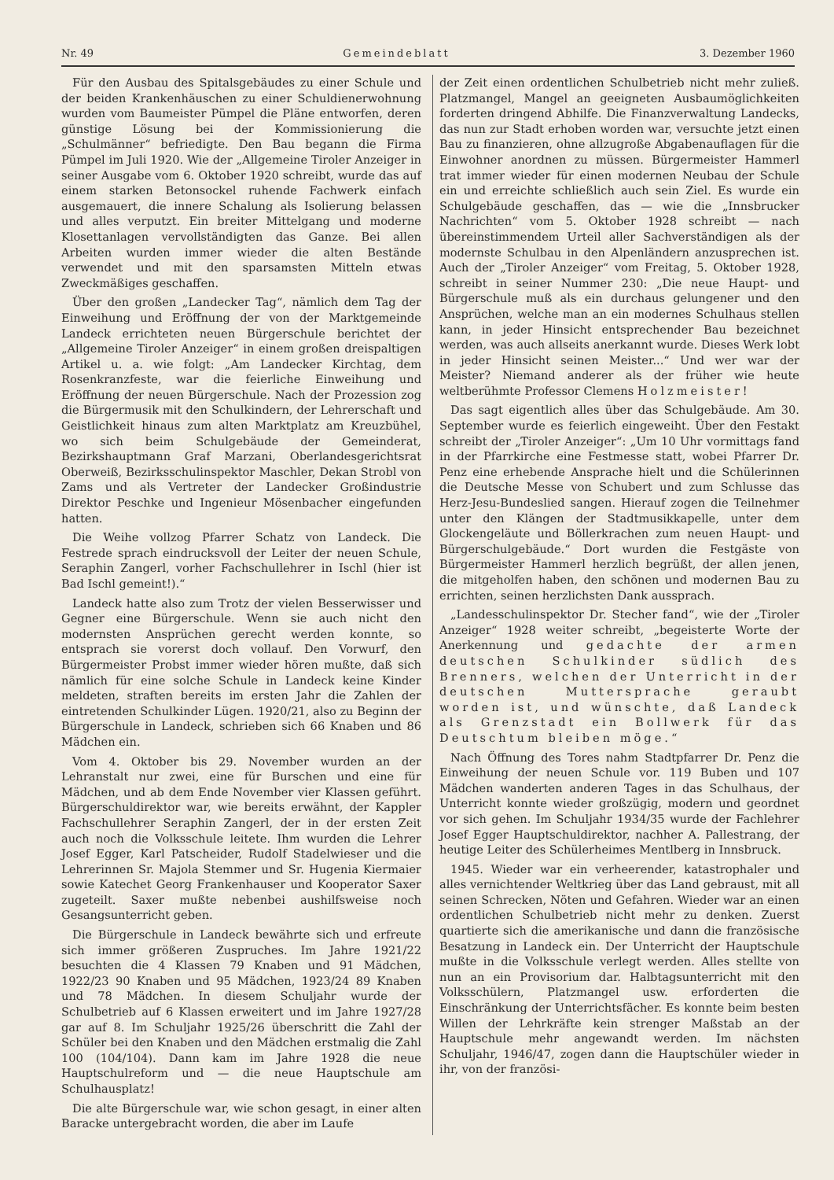Nr. 49 Gemeindeblatt 3. Dezember 1960
Für den Ausbau des Spitalsgebäudes zu einer Schule und der beiden Krankenhäuschen zu einer Schuldienerwohnung wurden vom Baumeister Pümpel die Pläne entworfen, deren günstige Lösung bei der Kommissionierung die „Schulmänner“ befriedigte. Den Bau begann die Firma Pümpel im Juli 1920. Wie der „Allgemeine Tiroler Anzeiger in seiner Ausgabe vom 6. Oktober 1920 schreibt, wurde das auf einem starken Betonsockel ruhende Fachwerk einfach ausgemauert, die innere Schalung als Isolierung belassen und alles verputzt. Ein breiter Mittelgang und moderne Klosettanlagen vervollständigten das Ganze. Bei allen Arbeiten wurden immer wieder die alten Bestände verwendet und mit den sparsamsten Mitteln etwas Zweckmäßiges geschaffen.
Über den großen „Landecker Tag“, nämlich dem Tag der Einweihung und Eröffnung der von der Marktgemeinde Landeck errichteten neuen Bürgerschule berichtet der „Allgemeine Tiroler Anzeiger“ in einem großen dreispaltigen Artikel u. a. wie folgt: „Am Landecker Kirchtag, dem Rosenkranzfeste, war die feierliche Einweihung und Eröffnung der neuen Bürgerschule. Nach der Prozession zog die Bürgermusik mit den Schulkindern, der Lehrerschaft und Geistlichkeit hinaus zum alten Marktplatz am Kreuzbühel, wo sich beim Schulgebäude der Gemeinderat, Bezirkshauptmann Graf Marzani, Oberlandesgerichtsrat Oberweiß, Bezirksschulinspektor Maschler, Dekan Strobl von Zams und als Vertreter der Landecker Großindustrie Direktor Peschke und Ingenieur Mösenbacher eingefunden hatten.
Die Weihe vollzog Pfarrer Schatz von Landeck. Die Festrede sprach eindrucksvoll der Leiter der neuen Schule, Seraphin Zangerl, vorher Fachschullehrer in Ischl (hier ist Bad Ischl gemeint!).“
Landeck hatte also zum Trotz der vielen Besserwisser und Gegner eine Bürgerschule. Wenn sie auch nicht den modernsten Ansprüchen gerecht werden konnte, so entsprach sie vorerst doch vollauf. Den Vorwurf, den Bürgermeister Probst immer wieder hören mußte, daß sich nämlich für eine solche Schule in Landeck keine Kinder meldeten, straften bereits im ersten Jahr die Zahlen der eintretenden Schulkinder Lügen. 1920/21, also zu Beginn der Bürgerschule in Landeck, schrieben sich 66 Knaben und 86 Mädchen ein.
Vom 4. Oktober bis 29. November wurden an der Lehranstalt nur zwei, eine für Burschen und eine für Mädchen, und ab dem Ende November vier Klassen geführt. Bürgerschuldirektor war, wie bereits erwähnt, der Kappler Fachschullehrer Seraphin Zangerl, der in der ersten Zeit auch noch die Volksschule leitete. Ihm wurden die Lehrer Josef Egger, Karl Patscheider, Rudolf Stadelwieser und die Lehrerinnen Sr. Majola Stemmer und Sr. Hugenia Kiermaier sowie Katechet Georg Frankenhauser und Kooperator Saxer zugeteilt. Saxer mußte nebenbei aushilfsweise noch Gesangsunterricht geben.
Die Bürgerschule in Landeck bewährte sich und erfreute sich immer größeren Zuspruches. Im Jahre 1921/22 besuchten die 4 Klassen 79 Knaben und 91 Mädchen, 1922/23 90 Knaben und 95 Mädchen, 1923/24 89 Knaben und 78 Mädchen. In diesem Schuljahr wurde der Schulbetrieb auf 6 Klassen erweitert und im Jahre 1927/28 gar auf 8. Im Schuljahr 1925/26 überschritt die Zahl der Schüler bei den Knaben und den Mädchen erstmalig die Zahl 100 (104/104). Dann kam im Jahre 1928 die neue Hauptschulreform und — die neue Hauptschule am Schulhausplatz!
Die alte Bürgerschule war, wie schon gesagt, in einer alten Baracke untergebracht worden, die aber im Laufe
der Zeit einen ordentlichen Schulbetrieb nicht mehr zuließ. Platzmangel, Mangel an geeigneten Ausbaumöglichkeiten forderten dringend Abhilfe. Die Finanzverwaltung Landecks, das nun zur Stadt erhoben worden war, versuchte jetzt einen Bau zu finanzieren, ohne allzugroße Abgabenauflagen für die Einwohner anordnen zu müssen. Bürgermeister Hammerl trat immer wieder für einen modernen Neubau der Schule ein und erreichte schließlich auch sein Ziel. Es wurde ein Schulgebäude geschaffen, das — wie die „Innsbrucker Nachrichten“ vom 5. Oktober 1928 schreibt — nach übereinstimmendem Urteil aller Sachverständigen als der modernste Schulbau in den Alpenländern anzusprechen ist. Auch der „Tiroler Anzeiger“ vom Freitag, 5. Oktober 1928, schreibt in seiner Nummer 230: „Die neue Haupt- und Bürgerschule muß als ein durchaus gelungener und den Ansprüchen, welche man an ein modernes Schulhaus stellen kann, in jeder Hinsicht entsprechender Bau bezeichnet werden, was auch allseits anerkannt wurde. Dieses Werk lobt in jeder Hinsicht seinen Meister...“ Und wer war der Meister? Niemand anderer als der früher wie heute weltberühmte Professor Clemens Holzmeister!
Das sagt eigentlich alles über das Schulgebäude. Am 30. September wurde es feierlich eingeweiht. Über den Festakt schreibt der „Tiroler Anzeiger“: „Um 10 Uhr vormittags fand in der Pfarrkirche eine Festmesse statt, wobei Pfarrer Dr. Penz eine erhebende Ansprache hielt und die Schülerinnen die Deutsche Messe von Schubert und zum Schlusse das Herz-Jesu-Bundeslied sangen. Hierauf zogen die Teilnehmer unter den Klängen der Stadtmusikkapelle, unter dem Glockengeläute und Böllerkrachen zum neuen Haupt- und Bürgerschulgebäude.“ Dort wurden die Festgäste von Bürgermeister Hammerl herzlich begrüßt, der allen jenen, die mitgeholfen haben, den schönen und modernen Bau zu errichten, seinen herzlichsten Dank aussprach.
„Landesschulinspektor Dr. Stecher fand“, wie der „Tiroler Anzeiger“ 1928 weiter schreibt, „begeisterte Worte der Anerkennung und gedachte der armen deutschen Schulkinder südlich des Brenners, welchen der Unterricht in der deutschen Muttersprache geraubt worden ist, und wünschte, daß Landeck als Grenzstadt ein Bollwerk für das Deutschtum bleiben möge.“
Nach Öffnung des Tores nahm Stadtpfarrer Dr. Penz die Einweihung der neuen Schule vor. 119 Buben und 107 Mädchen wanderten anderen Tages in das Schulhaus, der Unterricht konnte wieder großzügig, modern und geordnet vor sich gehen. Im Schuljahr 1934/35 wurde der Fachlehrer Josef Egger Hauptschuldirektor, nachher A. Pallestrang, der heutige Leiter des Schülerheimes Mentlberg in Innsbruck.
1945. Wieder war ein verheerender, katastrophaler und alles vernichtender Weltkrieg über das Land gebraust, mit all seinen Schrecken, Nöten und Gefahren. Wieder war an einen ordentlichen Schulbetrieb nicht mehr zu denken. Zuerst quartierte sich die amerikanische und dann die französische Besatzung in Landeck ein. Der Unterricht der Hauptschule mußte in die Volksschule verlegt werden. Alles stellte von nun an ein Provisorium dar. Halbtagsunterricht mit den Volksschülern, Platzmangel usw. erforderten die Einschränkung der Unterrichtsfächer. Es konnte beim besten Willen der Lehrkräfte kein strenger Maßstab an der Hauptschule mehr angewandt werden. Im nächsten Schuljahr, 1946/47, zogen dann die Hauptschüler wieder in ihr, von der französi-